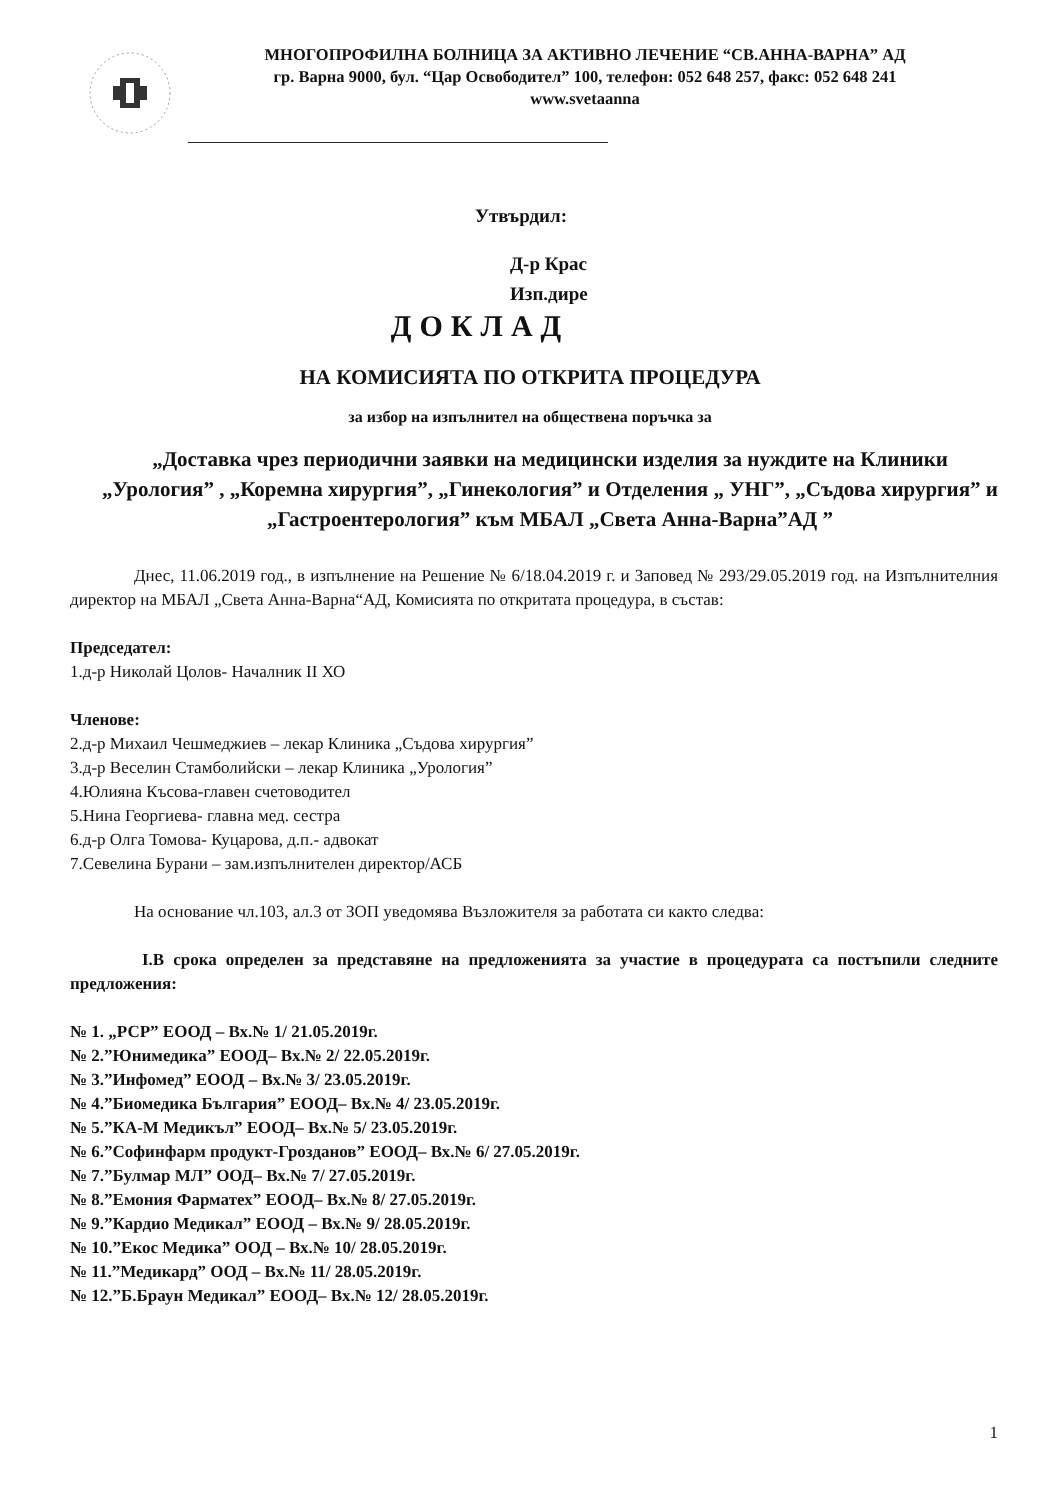МНОГОПРОФИЛНА БОЛНИЦА ЗА АКТИВНО ЛЕЧЕНИЕ “СВ.АННА-ВАРНА” АД
гр. Варна 9000, бул. “Цар Освободител” 100, телефон: 052 648 257, факс: 052 648 241
www.svetaanna
Утвърдил:
Д-р Крас
Изп.дире
ДОКЛАД
НА КОМИСИЯТА ПО ОТКРИТА ПРОЦЕДУРА
за избор на изпълнител на обществена поръчка за
„Доставка чрез периодични заявки на медицински изделия за нуждите на Клиники „Урология” , „Коремна хирургия”, „Гинекология” и Отделения „ УНГ”, „Съдова хирургия” и „Гастроентерология” към МБАЛ „Света Анна-Варна”АД ”
Днес, 11.06.2019 год., в изпълнение на Решение № 6/18.04.2019 г. и Заповед № 293/29.05.2019 год. на Изпълнителния директор на МБАЛ „Света Анна-Варна“АД, Комисията по откритата процедура, в състав:
Председател:
1.д-р Николай Цолов- Началник II ХО
Членове:
2.д-р Михаил Чешмеджиев – лекар Клиника „Съдова хирургия”
3.д-р Веселин Стамболийски – лекар Клиника „Урология”
4.Юлияна Късова-главен счетоводител
5.Нина Георгиева- главна мед. сестра
6.д-р Олга Томова- Куцарова, д.п.- адвокат
7.Севелина Бурани – зам.изпълнителен директор/АСБ
На основание чл.103, ал.3 от ЗОП уведомява Възложителя за работата си както следва:
I.В срока определен за представяне на предложенията за участие в процедурата са постъпили следните предложения:
№ 1. „РСР” ЕООД – Вх.№ 1/ 21.05.2019г.
№ 2.”Юнимедика” ЕООД– Вх.№ 2/ 22.05.2019г.
№ 3.”Инфомед” ЕООД – Вх.№ 3/ 23.05.2019г.
№ 4.”Биомедика България” ЕООД– Вх.№ 4/ 23.05.2019г.
№ 5.”КА-М Медикъл” ЕООД– Вх.№ 5/ 23.05.2019г.
№ 6.”Софинфарм продукт-Грозданов” ЕООД– Вх.№ 6/ 27.05.2019г.
№ 7.”Булмар МЛ” ООД– Вх.№ 7/ 27.05.2019г.
№ 8.”Емония Фарматех” ЕООД– Вх.№ 8/ 27.05.2019г.
№ 9.”Кардио Медикал” ЕООД – Вх.№ 9/ 28.05.2019г.
№ 10.”Екос Медика” ООД – Вх.№ 10/ 28.05.2019г.
№ 11.”Медикард” ООД – Вх.№ 11/ 28.05.2019г.
№ 12.”Б.Браун Медикал” ЕООД– Вх.№ 12/ 28.05.2019г.
1